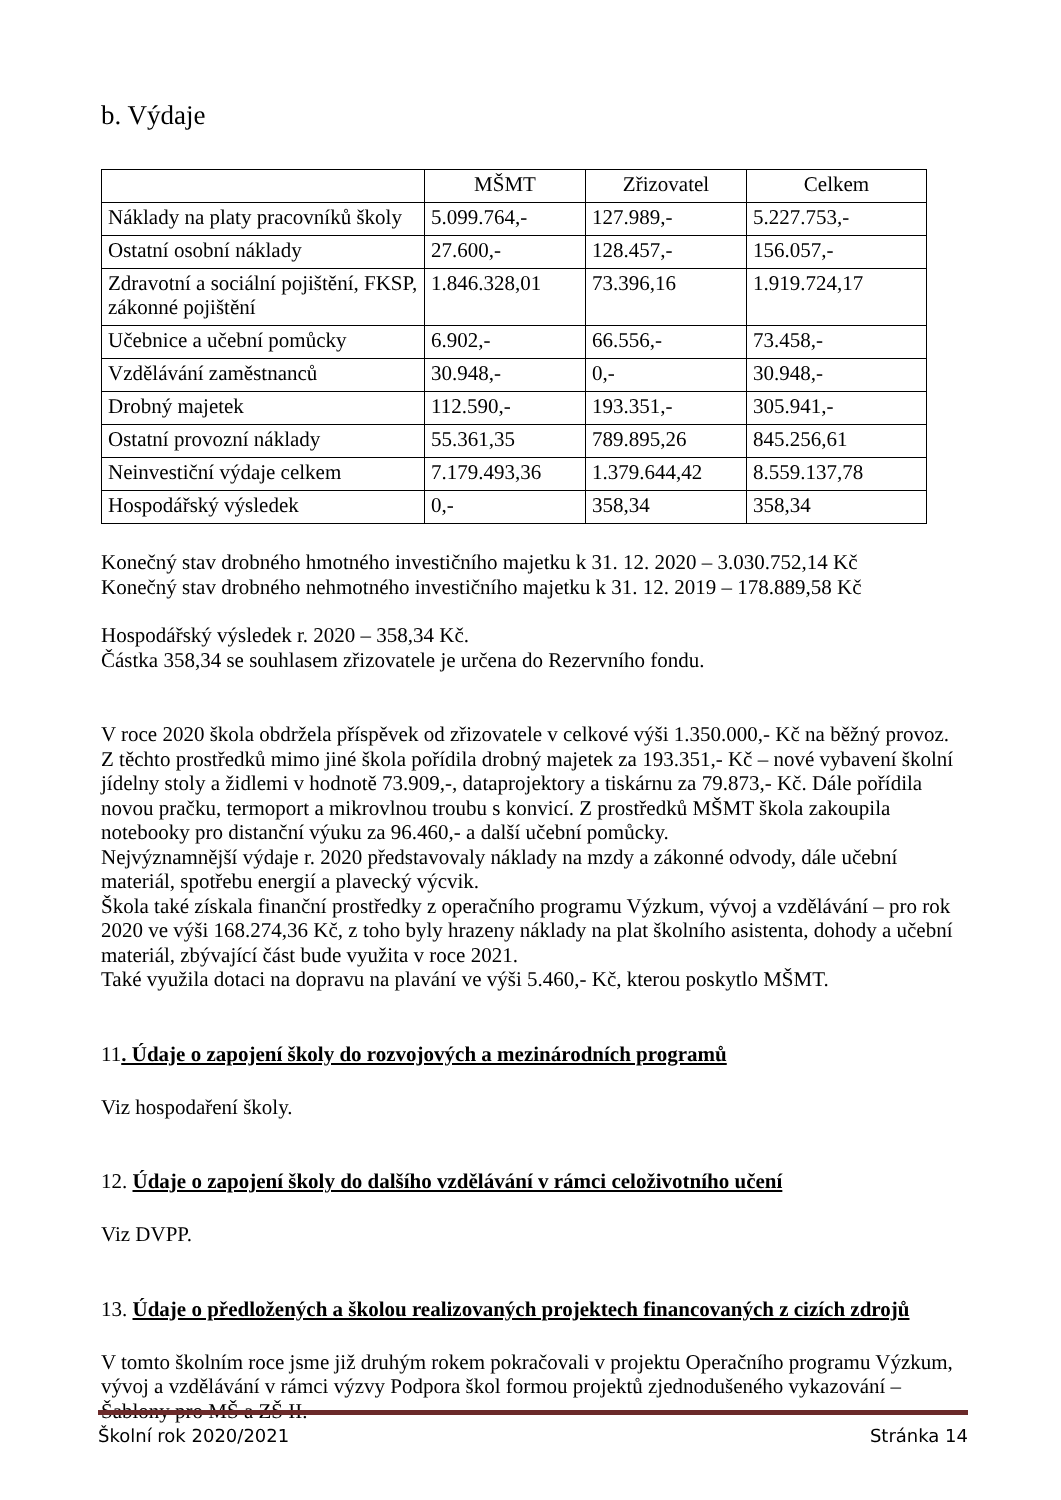b. Výdaje
| | MŠMT | Zřizovatel | Celkem |
| Náklady na platy pracovníků školy | 5.099.764,- | 127.989,- | 5.227.753,- |
| Ostatní osobní náklady | 27.600,- | 128.457,- | 156.057,- |
| Zdravotní a sociální pojištění, FKSP, zákonné pojištění | 1.846.328,01 | 73.396,16 | 1.919.724,17 |
| Učebnice a učební pomůcky | 6.902,- | 66.556,- | 73.458,- |
| Vzdělávání zaměstnanců | 30.948,- | 0,- | 30.948,- |
| Drobný majetek | 112.590,- | 193.351,- | 305.941,- |
| Ostatní provozní náklady | 55.361,35 | 789.895,26 | 845.256,61 |
| Neinvestiční výdaje celkem | 7.179.493,36 | 1.379.644,42 | 8.559.137,78 |
| Hospodářský výsledek | 0,- | 358,34 | 358,34 |
Konečný stav drobného hmotného investičního majetku k 31. 12. 2020 – 3.030.752,14 Kč
Konečný stav drobného nehmotného investičního majetku k 31. 12. 2019 – 178.889,58 Kč
Hospodářský výsledek r. 2020 – 358,34 Kč.
Částka 358,34 se souhlasem zřizovatele je určena do Rezervního fondu.
V roce 2020 škola obdržela příspěvek od zřizovatele v celkové výši 1.350.000,- Kč na běžný provoz. Z těchto prostředků mimo jiné škola pořídila drobný majetek za 193.351,- Kč – nové vybavení školní jídelny stoly a židlemi v hodnotě 73.909,-, dataprojektory a tiskárnu za 79.873,- Kč. Dále pořídila novou pračku, termoport a mikrovlnou troubu s konvicí. Z prostředků MŠMT škola zakoupila notebooky pro distanční výuku za 96.460,- a další učební pomůcky.
Nejvýznamnější výdaje r. 2020 představovaly náklady na mzdy a zákonné odvody, dále učební materiál, spotřebu energií a plavecký výcvik.
Škola také získala finanční prostředky z operačního programu Výzkum, vývoj a vzdělávání – pro rok 2020 ve výši 168.274,36 Kč, z toho byly hrazeny náklady na plat školního asistenta, dohody a učební materiál, zbývající část bude využita v roce 2021.
Také využila dotaci na dopravu na plavání ve výši 5.460,- Kč, kterou poskytlo MŠMT.
11. Údaje o zapojení školy do rozvojových a mezinárodních programů
Viz hospodaření školy.
12. Údaje o zapojení školy do dalšího vzdělávání v rámci celoživotního učení
Viz DVPP.
13. Údaje o předložených a školou realizovaných projektech financovaných z cizích zdrojů
V tomto školním roce jsme již druhým rokem pokračovali v projektu Operačního programu Výzkum, vývoj a vzdělávání v rámci výzvy Podpora škol formou projektů zjednodušeného vykazování – Šablony pro MŠ a ZŠ II.
Školní rok 2020/2021 Stránka 14